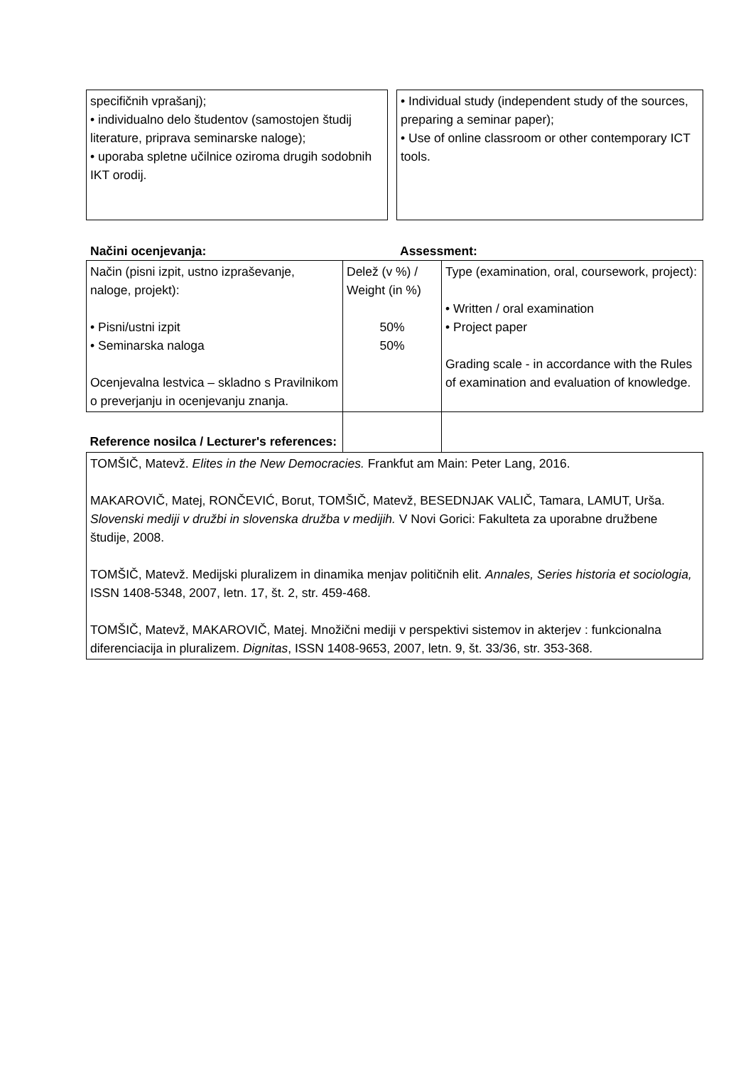specifičnih vprašanj);
• individualno delo študentov (samostojen študij literature, priprava seminarske naloge);
• uporaba spletne učilnice oziroma drugih sodobnih IKT orodij.
• Individual study (independent study of the sources, preparing a seminar paper);
• Use of online classroom or other contemporary ICT tools.
Načini ocenjevanja: Assessment:
| Način (pisni izpit, ustno izpraševanje, naloge, projekt): • Pisni/ustni izpit • Seminarska naloga Ocenjevalna lestvica – skladno s Pravilnikom o preverjanju in ocenjevanju znanja. | Delež (v %) / Weight (in %) 50% 50% | Type (examination, oral, coursework, project): • Written / oral examination • Project paper Grading scale - in accordance with the Rules of examination and evaluation of knowledge. |
| Reference nosilca / Lecturer's references: | | |
| TOMŠIČ, Matevž. Elites in the New Democracies. Frankfut am Main: Peter Lang, 2016. MAKAROVIČ, Matej, RONČEVIĆ, Borut, TOMŠIČ, Matevž, BESEDNJAK VALIČ, Tamara, LAMUT, Urša. Slovenski mediji v družbi in slovenska družba v medijih. V Novi Gorici: Fakulteta za uporabne družbene študije, 2008. TOMŠIČ, Matevž. Medijski pluralizem in dinamika menjav političnih elit. Annales, Series historia et sociologia, ISSN 1408-5348, 2007, letn. 17, št. 2, str. 459-468. TOMŠIČ, Matevž, MAKAROVIČ, Matej. Množični mediji v perspektivi sistemov in akterjev : funkcionalna diferenciacija in pluralizem. Dignitas , ISSN 1408-9653, 2007, letn. 9, št. 33/36, str. 353-368. | | |